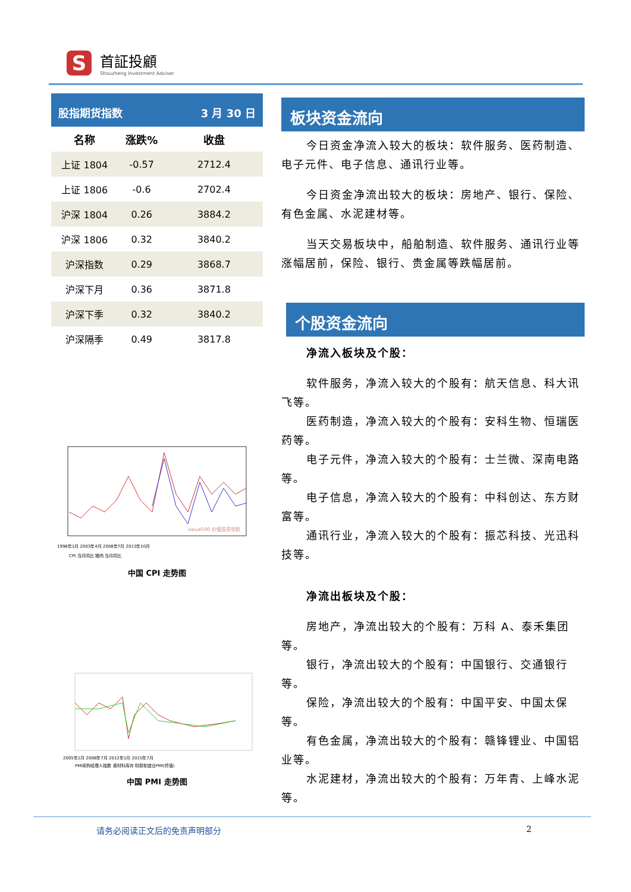S
首証投顧
Shouzheng Investment Adviser
| 股指期货指数 | | 3 月 30 日 |
| 名称 | 涨跌% | 收盘 |
| 上证 1804 | -0.57 | 2712.4 |
| 上证 1806 | -0.6 | 2702.4 |
| 沪深 1804 | 0.26 | 3884.2 |
| 沪深 1806 | 0.32 | 3840.2 |
| 沪深指数 | 0.29 | 3868.7 |
| 沪深下月 | 0.36 | 3871.8 |
| 沪深下季 | 0.32 | 3840.2 |
| 沪深隔季 | 0.49 | 3817.8 |
1998年1月 2003年4月 2008年7月 2013年10月
CPI:当月同比 猪肉:当月同比
value500 价值投资导航
中国 CPI 走势图
2005年1月 2008年7月 2012年1月 2015年7月
PMI采购经理人指数 原材料库存 财新制造业PMI(终值)
中国 PMI 走势图
板块资金流向
今日资金净流入较大的板块：软件服务、医药制造、电子元件、电子信息、通讯行业等。
今日资金净流出较大的板块：房地产、银行、保险、有色金属、水泥建材等。
当天交易板块中，船舶制造、软件服务、通讯行业等涨幅居前，保险、银行、贵金属等跌幅居前。
个股资金流向
净流入板块及个股：
软件服务，净流入较大的个股有：航天信息、科大讯飞等。
医药制造，净流入较大的个股有：安科生物、恒瑞医药等。
电子元件，净流入较大的个股有：士兰微、深南电路等。
电子信息，净流入较大的个股有：中科创达、东方财富等。
通讯行业，净流入较大的个股有：振芯科技、光迅科技等。
净流出板块及个股：
房地产，净流出较大的个股有：万科 A、泰禾集团等。
银行，净流出较大的个股有：中国银行、交通银行等。
保险，净流出较大的个股有：中国平安、中国太保等。
有色金属，净流出较大的个股有：赣锋锂业、中国铝业等。
水泥建材，净流出较大的个股有：万年青、上峰水泥等。
请务必阅读正文后的免责声明部分 2